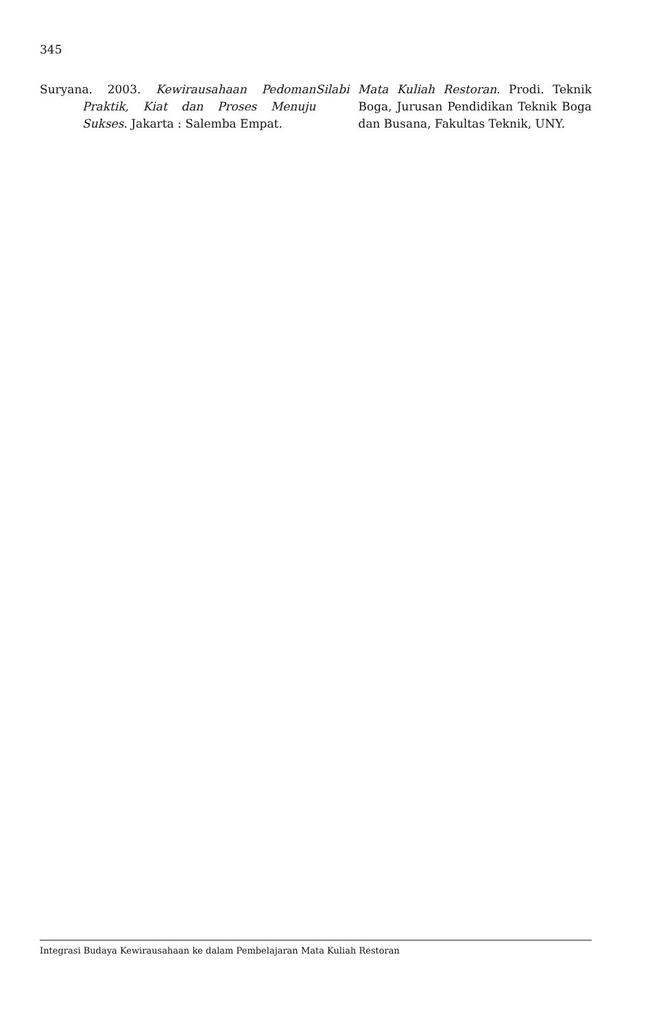345
Suryana. 2003. Kewirausahaan Pedoman Praktik, Kiat dan Proses Menuju Sukses. Jakarta : Salemba Empat.
Silabi Mata Kuliah Restoran. Prodi. Teknik Boga, Jurusan Pendidikan Teknik Boga dan Busana, Fakultas Teknik, UNY.
Integrasi Budaya Kewirausahaan ke dalam Pembelajaran Mata Kuliah Restoran